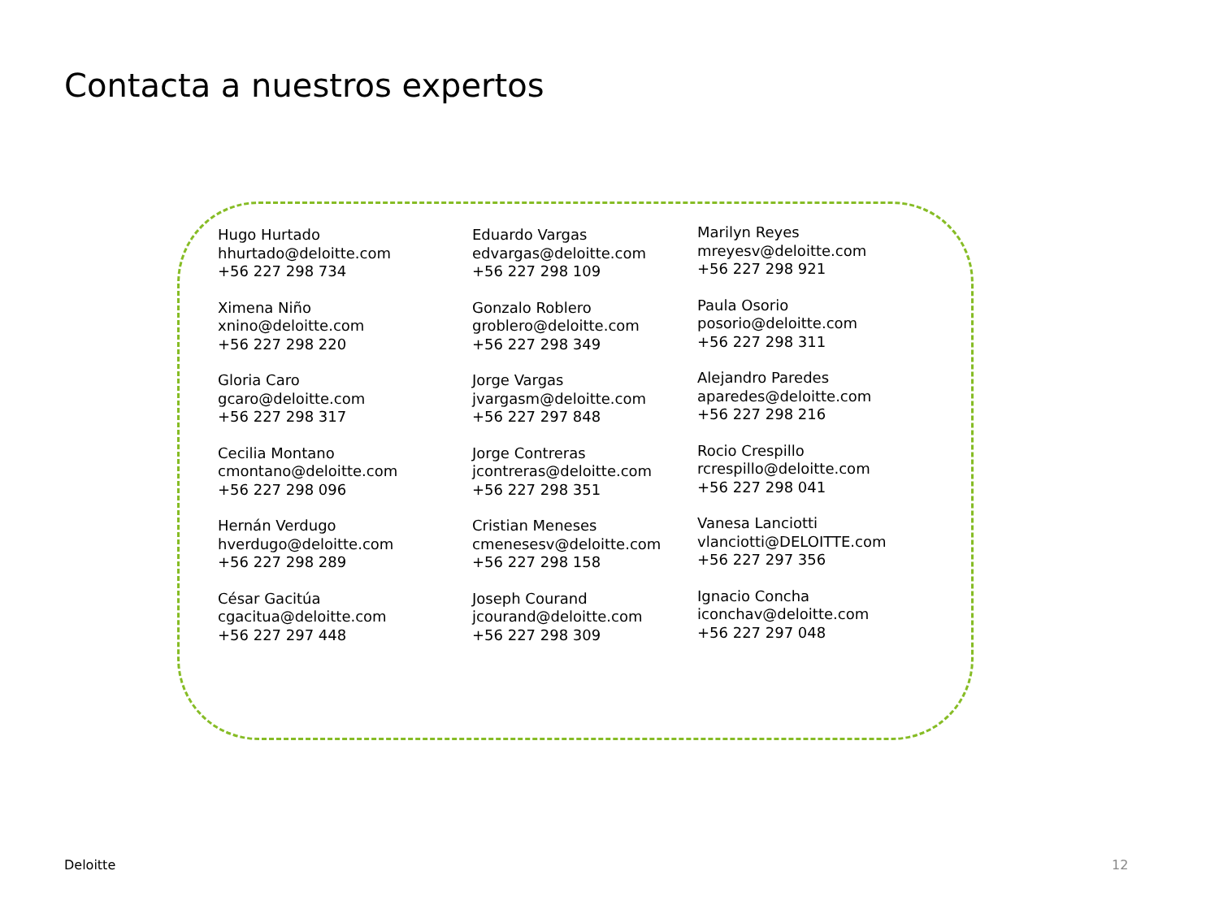Contacta a nuestros expertos
Hugo Hurtado
hhurtado@deloitte.com
+56 227 298 734
Ximena Niño
xnino@deloitte.com
+56 227 298 220
Gloria Caro
gcaro@deloitte.com
+56 227 298 317
Cecilia Montano
cmontano@deloitte.com
+56 227 298 096
Hernán Verdugo
hverdugo@deloitte.com
+56 227 298 289
César Gacitúa
cgacitua@deloitte.com
+56 227 297 448
Eduardo Vargas
edvargas@deloitte.com
+56 227 298 109
Gonzalo Roblero
groblero@deloitte.com
+56 227 298 349
Jorge Vargas
jvargasm@deloitte.com
+56 227 297 848
Jorge Contreras
jcontreras@deloitte.com
+56 227 298 351
Cristian Meneses
cmenesesv@deloitte.com
+56 227 298 158
Joseph Courand
jcourand@deloitte.com
+56 227 298 309
Marilyn Reyes
mreyesv@deloitte.com
+56 227 298 921
Paula Osorio
posorio@deloitte.com
+56 227 298 311
Alejandro Paredes
aparedes@deloitte.com
+56 227 298 216
Rocio Crespillo
rcrespillo@deloitte.com
+56 227 298 041
Vanesa Lanciotti
vlanciotti@DELOITTE.com
+56 227 297 356
Ignacio Concha
iconchav@deloitte.com
+56 227 297 048
Deloitte 12